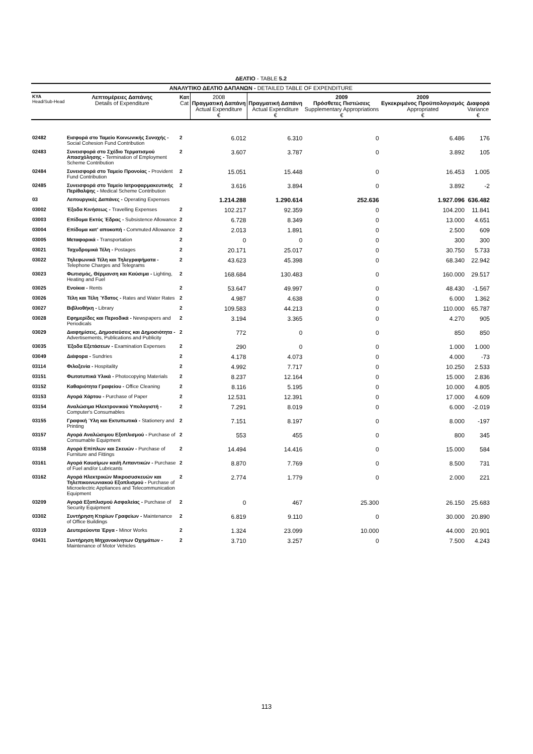ΔΕΛΤΙΟ - TABLE 5.2
| ΑΝΑΛΥΤΙΚΟ ΔΕΛΤΙΟ ΔΑΠΑΝΩΝ - DETAILED TABLE OF EXPENDITURE | | | | | | | |
| --- | --- | --- | --- | --- | --- | --- | --- |
| ΚΥΑ Head/Sub-Head | Λεπτομέρειες Δαπάνης Details of Expenditure | Κατ Cat | 2008 Πραγματική Δαπάνη Actual Expenditure € | Πραγματική Δαπάνη Actual Expenditure € | 2009 Πρόσθετες Πιστώσεις Supplementary Appropriations € | 2009 Εγκεκριμένος Προϋπολογισμός Appropriated € | Διαφορά Variance € |
| 02482 | Εισφορά στο Ταμείο Κοινωνικής Συνοχής - Social Cohesion Fund Contribution | 2 | 6.012 | 6.310 | 0 | 6.486 | 176 |
| 02483 | Συνεισφορά στο Σχέδιο Τερματισμού Απασχόλησης - Termination of Employment Scheme Contribution | 2 | 3.607 | 3.787 | 0 | 3.892 | 105 |
| 02484 | Συνεισφορά στο Ταμείο Προνοίας - Provident Fund Contribution | 2 | 15.051 | 15.448 | 0 | 16.453 | 1.005 |
| 02485 | Συνεισφορά στο Ταμείο Ιατροφαρμακευτικής Περίθαλψης - Medical Scheme Contribution | 2 | 3.616 | 3.894 | 0 | 3.892 | -2 |
| 03 | Λειτουργικές Δαπάνες - Operating Expenses | | 1.214.288 | 1.290.614 | 252.636 | 1.927.096 | 636.482 |
| 03002 | Έξοδα Κινήσεως - Travelling Expenses | 2 | 102.217 | 92.359 | 0 | 104.200 | 11.841 |
| 03003 | Επίδομα Εκτός Έδρας - Subsistence Allowance | 2 | 6.728 | 8.349 | 0 | 13.000 | 4.651 |
| 03004 | Επίδομα κατ' αποκοπή - Commuted Allowance | 2 | 2.013 | 1.891 | 0 | 2.500 | 609 |
| 03005 | Μεταφορικά - Transportation | 2 | 0 | 0 | 0 | 300 | 300 |
| 03021 | Ταχυδρομικά Τέλη - Postages | 2 | 20.171 | 25.017 | 0 | 30.750 | 5.733 |
| 03022 | Τηλεφωνικά Τέλη και Τηλεγραφήματα - Telephone Charges and Telegrams | 2 | 43.623 | 45.398 | 0 | 68.340 | 22.942 |
| 03023 | Φωτισμός, Θέρμανση και Καύσιμα - Lighting, Heating and Fuel | 2 | 168.684 | 130.483 | 0 | 160.000 | 29.517 |
| 03025 | Ενοίκια - Rents | 2 | 53.647 | 49.997 | 0 | 48.430 | -1.567 |
| 03026 | Τέλη και Τέλη Ύδατος - Rates and Water Rates | 2 | 4.987 | 4.638 | 0 | 6.000 | 1.362 |
| 03027 | Βιβλιοθήκη - Library | 2 | 109.583 | 44.213 | 0 | 110.000 | 65.787 |
| 03028 | Εφημερίδες και Περιοδικά - Newspapers and Periodicals | 2 | 3.194 | 3.365 | 0 | 4.270 | 905 |
| 03029 | Διαφημίσεις, Δημοσιεύσεις και Δημοσιότητα - Advertisements, Publications and Publicity | 2 | 772 | 0 | 0 | 850 | 850 |
| 03035 | Έξοδα Εξετάσεων - Examination Expenses | 2 | 290 | 0 | 0 | 1.000 | 1.000 |
| 03049 | Διάφορα - Sundries | 2 | 4.178 | 4.073 | 0 | 4.000 | -73 |
| 03114 | Φιλοξενία - Hospitality | 2 | 4.992 | 7.717 | 0 | 10.250 | 2.533 |
| 03151 | Φωτοτυπικά Υλικά - Photocopying Materials | 2 | 8.237 | 12.164 | 0 | 15.000 | 2.836 |
| 03152 | Καθαριότητα Γραφείου - Office Cleaning | 2 | 8.116 | 5.195 | 0 | 10.000 | 4.805 |
| 03153 | Αγορά Χάρτου - Purchase of Paper | 2 | 12.531 | 12.391 | 0 | 17.000 | 4.609 |
| 03154 | Αναλώσιμα Ηλεκτρονικού Υπολογιστή - Computer's Consumables | 2 | 7.291 | 8.019 | 0 | 6.000 | -2.019 |
| 03155 | Γραφική Ύλη και Εκτυπωτικά - Stationery and Printing | 2 | 7.151 | 8.197 | 0 | 8.000 | -197 |
| 03157 | Αγορά Αναλώσιμου Εξοπλισμού - Purchase of Consumable Equipment | 2 | 553 | 455 | 0 | 800 | 345 |
| 03158 | Αγορά Επίπλων και Σκευών - Purchase of Furniture and Fittings | 2 | 14.494 | 14.416 | 0 | 15.000 | 584 |
| 03161 | Αγορά Καυσίμων και/ή Λιπαντικών - Purchase of Fuel and/or Lubricants | 2 | 8.870 | 7.769 | 0 | 8.500 | 731 |
| 03162 | Αγορά Ηλεκτρικών Μικροσυσκευών και Τηλεπικοινωνιακού Εξοπλισμού - Purchase of Microelectric Appliances and Telecommunication Equipment | 2 | 2.774 | 1.779 | 0 | 2.000 | 221 |
| 03209 | Αγορά Εξοπλισμού Ασφαλείας - Purchase of Security Equipment | 2 | 0 | 467 | 25.300 | 26.150 | 25.683 |
| 03302 | Συντήρηση Κτιρίων Γραφείων - Maintenance of Office Buildings | 2 | 6.819 | 9.110 | 0 | 30.000 | 20.890 |
| 03319 | Δευτερεύοντα Έργα - Minor Works | 2 | 1.324 | 23.099 | 10.000 | 44.000 | 20.901 |
| 03431 | Συντήρηση Μηχανοκίνητων Οχημάτων - Maintenance of Motor Vehicles | 2 | 3.710 | 3.257 | 0 | 7.500 | 4.243 |
113